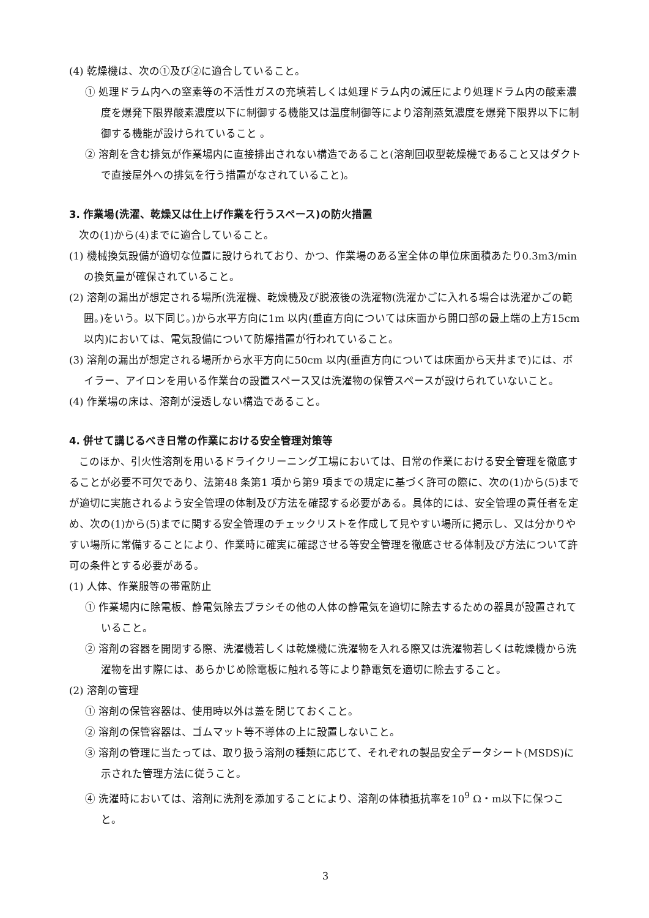(4) 乾燥機は、次の①及び②に適合していること。
① 処理ドラム内への窒素等の不活性ガスの充填若しくは処理ドラム内の減圧により処理ドラム内の酸素濃度を爆発下限界酸素濃度以下に制御する機能又は温度制御等により溶剤蒸気濃度を爆発下限界以下に制御する機能が設けられていること 。
② 溶剤を含む排気が作業場内に直接排出されない構造であること(溶剤回収型乾燥機であること又はダクトで直接屋外への排気を行う措置がなされていること)。
3. 作業場(洗濯、乾燥又は仕上げ作業を行うスペース)の防火措置
次の(1)から(4)までに適合していること。
(1) 機械換気設備が適切な位置に設けられており、かつ、作業場のある室全体の単位床面積あたり0.3m3/min の換気量が確保されていること。
(2) 溶剤の漏出が想定される場所(洗濯機、乾燥機及び脱液後の洗濯物(洗濯かごに入れる場合は洗濯かごの範囲。)をいう。以下同じ。)から水平方向に1m 以内(垂直方向については床面から開口部の最上端の上方15cm 以内)においては、電気設備について防爆措置が行われていること。
(3) 溶剤の漏出が想定される場所から水平方向に50cm 以内(垂直方向については床面から天井まで)には、ボイラー、アイロンを用いる作業台の設置スペース又は洗濯物の保管スペースが設けられていないこと。
(4) 作業場の床は、溶剤が浸透しない構造であること。
4. 併せて講じるべき日常の作業における安全管理対策等
このほか、引火性溶剤を用いるドライクリーニング工場においては、日常の作業における安全管理を徹底することが必要不可欠であり、法第48 条第1 項から第9 項までの規定に基づく許可の際に、次の(1)から(5)までが適切に実施されるよう安全管理の体制及び方法を確認する必要がある。具体的には、安全管理の責任者を定め、次の(1)から(5)までに関する安全管理のチェックリストを作成して見やすい場所に掲示し、又は分かりやすい場所に常備することにより、作業時に確実に確認させる等安全管理を徹底させる体制及び方法について許可の条件とする必要がある。
(1) 人体、作業服等の帯電防止
① 作業場内に除電板、静電気除去ブラシその他の人体の静電気を適切に除去するための器具が設置されていること。
② 溶剤の容器を開閉する際、洗濯機若しくは乾燥機に洗濯物を入れる際又は洗濯物若しくは乾燥機から洗濯物を出す際には、あらかじめ除電板に触れる等により静電気を適切に除去すること。
(2) 溶剤の管理
① 溶剤の保管容器は、使用時以外は蓋を閉じておくこと。
② 溶剤の保管容器は、ゴムマット等不導体の上に設置しないこと。
③ 溶剤の管理に当たっては、取り扱う溶剤の種類に応じて、それぞれの製品安全データシート(MSDS)に示された管理方法に従うこと。
④ 洗濯時においては、溶剤に洗剤を添加することにより、溶剤の体積抵抗率を10<sup>9</sup> Ω・m以下に保つこと。
3